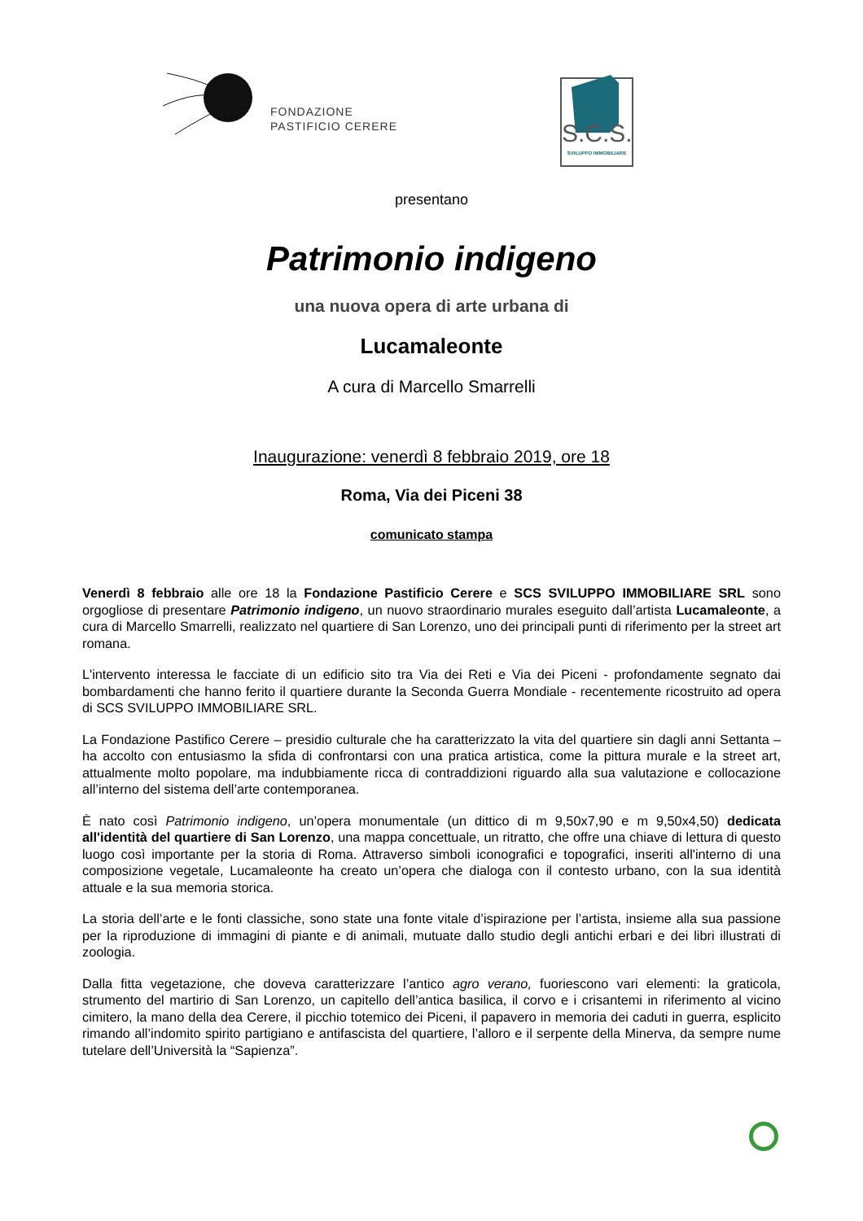FONDAZIONE
PASTIFICIO CERERE
S.C.S.
SVILUPPO IMMOBILIARE
presentano
Patrimonio indigeno
una nuova opera di arte urbana di
Lucamaleonte
A cura di Marcello Smarrelli
Inaugurazione: venerdì 8 febbraio 2019, ore 18
Roma, Via dei Piceni 38
comunicato stampa
Venerdì 8 febbraio alle ore 18 la Fondazione Pastificio Cerere e SCS SVILUPPO IMMOBILIARE SRL sono orgogliose di presentare Patrimonio indigeno, un nuovo straordinario murales eseguito dall’artista Lucamaleonte, a cura di Marcello Smarrelli, realizzato nel quartiere di San Lorenzo, uno dei principali punti di riferimento per la street art romana.
L'intervento interessa le facciate di un edificio sito tra Via dei Reti e Via dei Piceni - profondamente segnato dai bombardamenti che hanno ferito il quartiere durante la Seconda Guerra Mondiale - recentemente ricostruito ad opera di SCS SVILUPPO IMMOBILIARE SRL.
La Fondazione Pastifico Cerere – presidio culturale che ha caratterizzato la vita del quartiere sin dagli anni Settanta – ha accolto con entusiasmo la sfida di confrontarsi con una pratica artistica, come la pittura murale e la street art, attualmente molto popolare, ma indubbiamente ricca di contraddizioni riguardo alla sua valutazione e collocazione all’interno del sistema dell’arte contemporanea.
È nato così Patrimonio indigeno, un’opera monumentale (un dittico di m 9,50x7,90 e m 9,50x4,50) dedicata all'identità del quartiere di San Lorenzo, una mappa concettuale, un ritratto, che offre una chiave di lettura di questo luogo così importante per la storia di Roma. Attraverso simboli iconografici e topografici, inseriti all'interno di una composizione vegetale, Lucamaleonte ha creato un’opera che dialoga con il contesto urbano, con la sua identità attuale e la sua memoria storica.
La storia dell’arte e le fonti classiche, sono state una fonte vitale d’ispirazione per l’artista, insieme alla sua passione per la riproduzione di immagini di piante e di animali, mutuate dallo studio degli antichi erbari e dei libri illustrati di zoologia.
Dalla fitta vegetazione, che doveva caratterizzare l’antico agro verano, fuoriescono vari elementi: la graticola, strumento del martirio di San Lorenzo, un capitello dell’antica basilica, il corvo e i crisantemi in riferimento al vicino cimitero, la mano della dea Cerere, il picchio totemico dei Piceni, il papavero in memoria dei caduti in guerra, esplicito rimando all’indomito spirito partigiano e antifascista del quartiere, l’alloro e il serpente della Minerva, da sempre nume tutelare dell’Università la “Sapienza”.